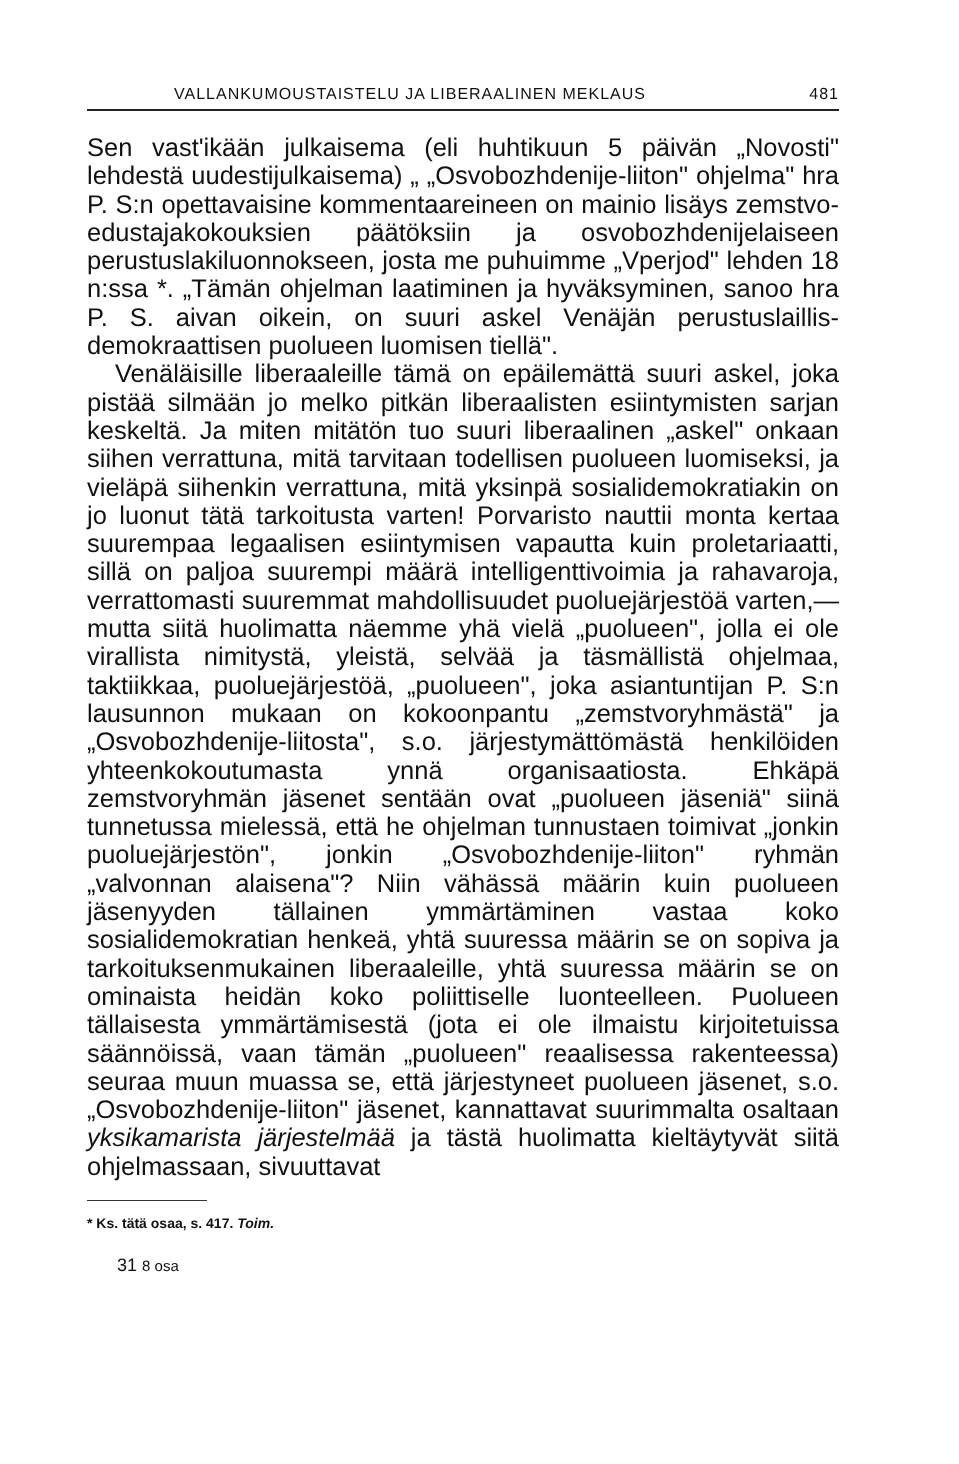VALLANKUMOUSTAISTELU JA LIBERAALINEN MEKLAUS 481
Sen vast'ikään julkaisema (eli huhtikuun 5 päivän „Novosti" lehdestä uudestijulkaisema) „ „Osvobozhdenije-liiton" ohjelma" hra P. S:n opettavaisine kommentaareineen on mainio lisäys zemstvo-edustajakokouksien päätöksiin ja osvobozhdenijelaiseen perustuslakiluonnokseen, josta me puhuimme „Vperjod" lehden 18 n:ssa *. „Tämän ohjelman laatiminen ja hyväksyminen, sanoo hra P. S. aivan oikein, on suuri askel Venäjän perustuslaillis-demokraattisen puolueen luomisen tiellä".
Venäläisille liberaaleille tämä on epäilemättä suuri askel, joka pistää silmään jo melko pitkän liberaalisten esiintymisten sarjan keskeltä. Ja miten mitätön tuo suuri liberaalinen „askel" onkaan siihen verrattuna, mitä tarvitaan todellisen puolueen luomiseksi, ja vieläpä siihenkin verrattuna, mitä yksinpä sosialidemokratiakin on jo luonut tätä tarkoitusta varten! Porvaristo nauttii monta kertaa suurempaa legaalisen esiintymisen vapautta kuin proletariaatti, sillä on paljoa suurempi määrä intelligenttivoimia ja rahavaroja, verrattomasti suuremmat mahdollisuudet puoluejärjestöä varten,— mutta siitä huolimatta näemme yhä vielä „puolueen", jolla ei ole virallista nimitystä, yleistä, selvää ja täsmällistä ohjelmaa, taktiikkaa, puoluejärjestöä, „puolueen", joka asiantuntijan P. S:n lausunnon mukaan on kokoonpantu „zemstvoryhmästä" ja „Osvobozhdenije-liitosta", s.o. järjestymättömästä henkilöiden yhteenkokoutumasta ynnä organisaatiosta. Ehkäpä zemstvoryhmän jäsenet sentään ovat „puolueen jäseniä" siinä tunnetussa mielessä, että he ohjelman tunnustaen toimivat „jonkin puoluejärjestön", jonkin „Osvobozhdenije-liiton" ryhmän „valvonnan alaisena"? Niin vähässä määrin kuin puolueen jäsenyyden tällainen ymmärtäminen vastaa koko sosialidemokratian henkeä, yhtä suuressa määrin se on sopiva ja tarkoituksenmukainen liberaaleille, yhtä suuressa määrin se on ominaista heidän koko poliittiselle luonteelleen. Puolueen tällaisesta ymmärtämisestä (jota ei ole ilmaistu kirjoitetuissa säännöissä, vaan tämän „puolueen" reaalisessa rakenteessa) seuraa muun muassa se, että järjestyneet puolueen jäsenet, s.o. „Osvobozhdenije-liiton" jäsenet, kannattavat suurimmalta osaltaan yksikamarista järjestelmää ja tästä huolimatta kieltäytyvät siitä ohjelmassaan, sivuuttavat
* Ks. tätä osaa, s. 417. Toim.
31 8 osa